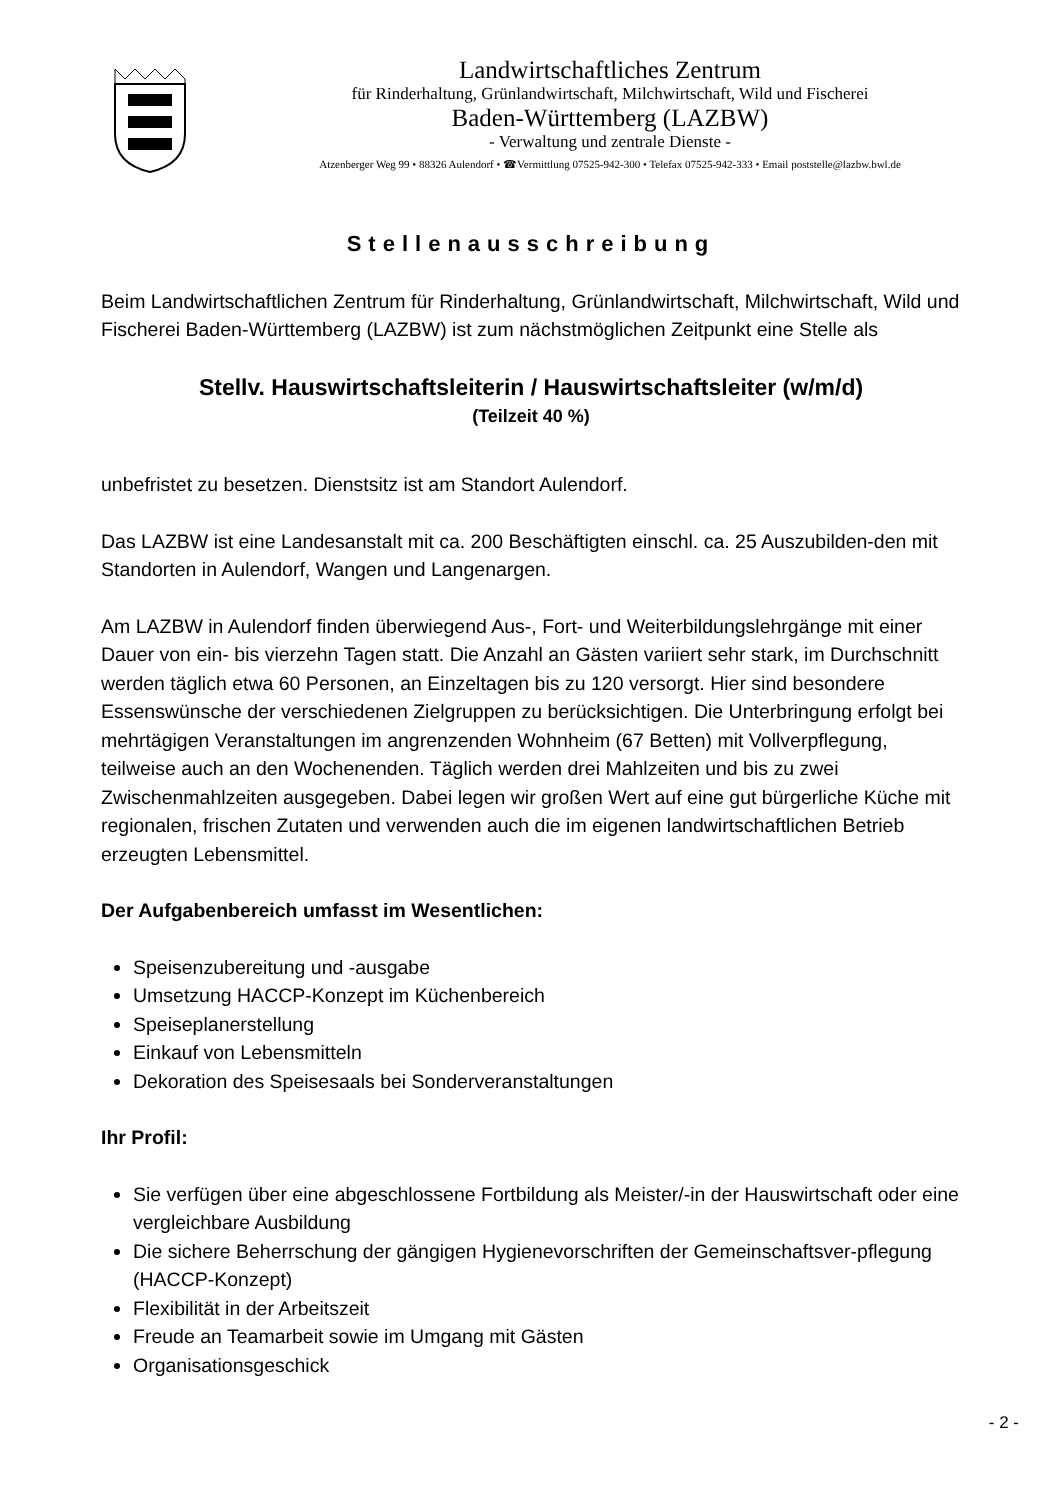Landwirtschaftliches Zentrum
für Rinderhaltung, Grünlandwirtschaft, Milchwirtschaft, Wild und Fischerei
Baden-Württemberg (LAZBW)
- Verwaltung und zentrale Dienste -
Atzenberger Weg 99 • 88326 Aulendorf • ☎Vermittlung 07525-942-300 • Telefax 07525-942-333 • Email poststelle@lazbw.bwl.de
Stellenausschreibung
Beim Landwirtschaftlichen Zentrum für Rinderhaltung, Grünlandwirtschaft, Milchwirtschaft, Wild und Fischerei Baden-Württemberg (LAZBW) ist zum nächstmöglichen Zeitpunkt eine Stelle als
Stellv. Hauswirtschaftsleiterin / Hauswirtschaftsleiter (w/m/d)
(Teilzeit 40 %)
unbefristet zu besetzen. Dienstsitz ist am Standort Aulendorf.
Das LAZBW ist eine Landesanstalt mit ca. 200 Beschäftigten einschl. ca. 25 Auszubilden-den mit Standorten in Aulendorf, Wangen und Langenargen.
Am LAZBW in Aulendorf finden überwiegend Aus-, Fort- und Weiterbildungslehrgänge mit einer Dauer von ein- bis vierzehn Tagen statt. Die Anzahl an Gästen variiert sehr stark, im Durchschnitt werden täglich etwa 60 Personen, an Einzeltagen bis zu 120 versorgt. Hier sind besondere Essenswünsche der verschiedenen Zielgruppen zu berücksichtigen. Die Unterbringung erfolgt bei mehrtägigen Veranstaltungen im angrenzenden Wohnheim (67 Betten) mit Vollverpflegung, teilweise auch an den Wochenenden. Täglich werden drei Mahlzeiten und bis zu zwei Zwischenmahlzeiten ausgegeben. Dabei legen wir großen Wert auf eine gut bürgerliche Küche mit regionalen, frischen Zutaten und verwenden auch die im eigenen landwirtschaftlichen Betrieb erzeugten Lebensmittel.
Der Aufgabenbereich umfasst im Wesentlichen:
Speisenzubereitung und -ausgabe
Umsetzung HACCP-Konzept im Küchenbereich
Speiseplanerstellung
Einkauf von Lebensmitteln
Dekoration des Speisesaals bei Sonderveranstaltungen
Ihr Profil:
Sie verfügen über eine abgeschlossene Fortbildung als Meister/-in der Hauswirtschaft oder eine vergleichbare Ausbildung
Die sichere Beherrschung der gängigen Hygienevorschriften der Gemeinschaftsver-pflegung (HACCP-Konzept)
Flexibilität in der Arbeitszeit
Freude an Teamarbeit sowie im Umgang mit Gästen
Organisationsgeschick
- 2 -